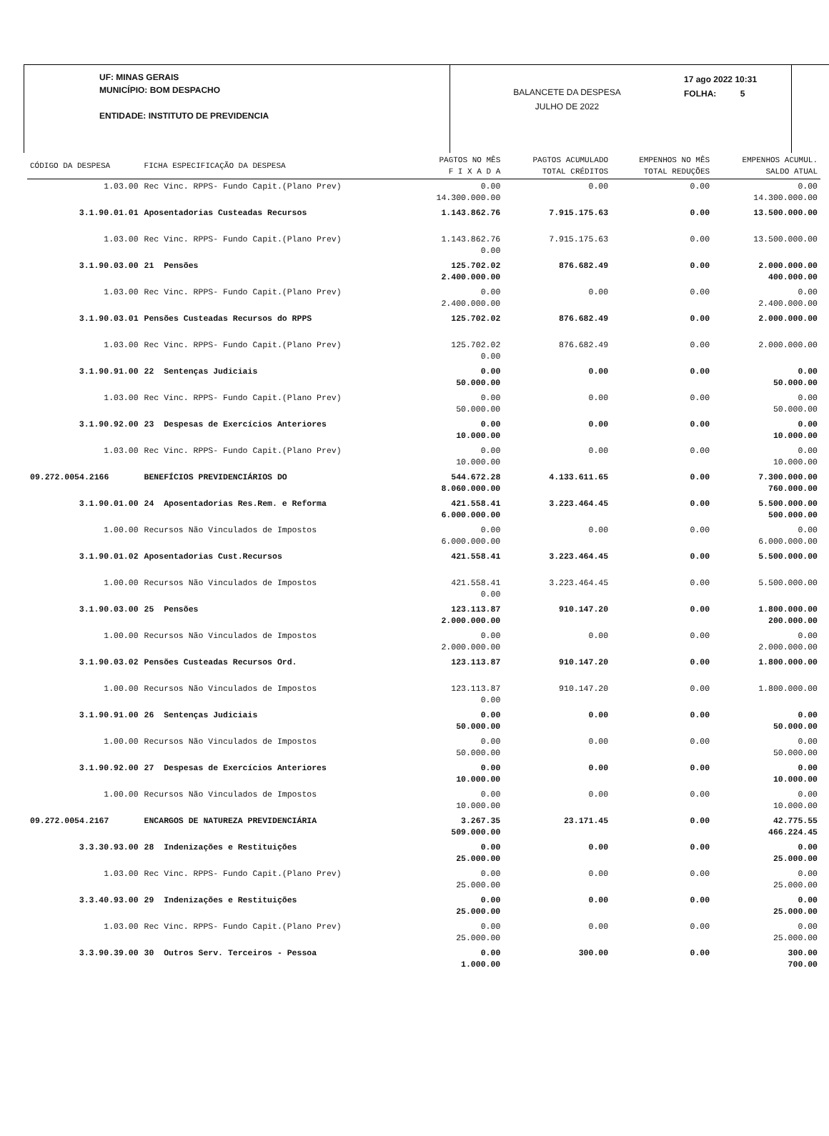UF: MINAS GERAIS
MUNICÍPIO: BOM DESPACHO
ENTIDADE: INSTITUTO DE PREVIDENCIA
BALANCETE DA DESPESA
JULHO DE 2022
17 ago 2022 10:31
FOLHA: 5
| CÓDIGO DA DESPESA | FICHA ESPECIFICAÇÃO DA DESPESA | PAGTOS NO MÊS F I X A D A | PAGTOS ACUMULADO TOTAL CRÉDITOS | EMPENHOS NO MÊS TOTAL REDUÇÕES | EMPENHOS ACUMUL. SALDO ATUAL |
| --- | --- | --- | --- | --- | --- |
| 1.03.00 | Rec Vinc. RPPS- Fundo Capit.(Plano Prev) | 0.00 14.300.000.00 | 0.00 | 0.00 | 0.00 14.300.000.00 |
| 3.1.90.01.01 | Aposentadorias Custeadas Recursos | 1.143.862.76 | 7.915.175.63 | 0.00 | 13.500.000.00 |
| 1.03.00 | Rec Vinc. RPPS- Fundo Capit.(Plano Prev) | 1.143.862.76 0.00 | 7.915.175.63 | 0.00 | 13.500.000.00 |
| 3.1.90.03.00 | 21 Pensões | 125.702.02 2.400.000.00 | 876.682.49 | 0.00 | 2.000.000.00 400.000.00 |
| 1.03.00 | Rec Vinc. RPPS- Fundo Capit.(Plano Prev) | 0.00 2.400.000.00 | 0.00 | 0.00 | 0.00 2.400.000.00 |
| 3.1.90.03.01 | Pensões Custeadas Recursos do RPPS | 125.702.02 | 876.682.49 | 0.00 | 2.000.000.00 |
| 1.03.00 | Rec Vinc. RPPS- Fundo Capit.(Plano Prev) | 125.702.02 0.00 | 876.682.49 | 0.00 | 2.000.000.00 |
| 3.1.90.91.00 | 22 Sentenças Judiciais | 0.00 50.000.00 | 0.00 | 0.00 | 0.00 50.000.00 |
| 1.03.00 | Rec Vinc. RPPS- Fundo Capit.(Plano Prev) | 0.00 50.000.00 | 0.00 | 0.00 | 0.00 50.000.00 |
| 3.1.90.92.00 | 23 Despesas de Exercícios Anteriores | 0.00 10.000.00 | 0.00 | 0.00 | 0.00 10.000.00 |
| 1.03.00 | Rec Vinc. RPPS- Fundo Capit.(Plano Prev) | 0.00 10.000.00 | 0.00 | 0.00 | 0.00 10.000.00 |
| 09.272.0054.2166 | BENEFÍCIOS PREVIDENCIÁRIOS DO | 544.672.28 8.060.000.00 | 4.133.611.65 | 0.00 | 7.300.000.00 760.000.00 |
| 3.1.90.01.00 | 24 Aposentadorias Res.Rem. e Reforma | 421.558.41 6.000.000.00 | 3.223.464.45 | 0.00 | 5.500.000.00 500.000.00 |
| 1.00.00 | Recursos Não Vinculados de Impostos | 0.00 6.000.000.00 | 0.00 | 0.00 | 0.00 6.000.000.00 |
| 3.1.90.01.02 | Aposentadorias Cust.Recursos | 421.558.41 | 3.223.464.45 | 0.00 | 5.500.000.00 |
| 1.00.00 | Recursos Não Vinculados de Impostos | 421.558.41 0.00 | 3.223.464.45 | 0.00 | 5.500.000.00 |
| 3.1.90.03.00 | 25 Pensões | 123.113.87 2.000.000.00 | 910.147.20 | 0.00 | 1.800.000.00 200.000.00 |
| 1.00.00 | Recursos Não Vinculados de Impostos | 0.00 2.000.000.00 | 0.00 | 0.00 | 0.00 2.000.000.00 |
| 3.1.90.03.02 | Pensões Custeadas Recursos Ord. | 123.113.87 | 910.147.20 | 0.00 | 1.800.000.00 |
| 1.00.00 | Recursos Não Vinculados de Impostos | 123.113.87 0.00 | 910.147.20 | 0.00 | 1.800.000.00 |
| 3.1.90.91.00 | 26 Sentenças Judiciais | 0.00 50.000.00 | 0.00 | 0.00 | 0.00 50.000.00 |
| 1.00.00 | Recursos Não Vinculados de Impostos | 0.00 50.000.00 | 0.00 | 0.00 | 0.00 50.000.00 |
| 3.1.90.92.00 | 27 Despesas de Exercícios Anteriores | 0.00 10.000.00 | 0.00 | 0.00 | 0.00 10.000.00 |
| 1.00.00 | Recursos Não Vinculados de Impostos | 0.00 10.000.00 | 0.00 | 0.00 | 0.00 10.000.00 |
| 09.272.0054.2167 | ENCARGOS DE NATUREZA PREVIDENCIÁRIA | 3.267.35 509.000.00 | 23.171.45 | 0.00 | 42.775.55 466.224.45 |
| 3.3.30.93.00 | 28 Indenizações e Restituições | 0.00 25.000.00 | 0.00 | 0.00 | 0.00 25.000.00 |
| 1.03.00 | Rec Vinc. RPPS- Fundo Capit.(Plano Prev) | 0.00 25.000.00 | 0.00 | 0.00 | 0.00 25.000.00 |
| 3.3.40.93.00 | 29 Indenizações e Restituições | 0.00 25.000.00 | 0.00 | 0.00 | 0.00 25.000.00 |
| 1.03.00 | Rec Vinc. RPPS- Fundo Capit.(Plano Prev) | 0.00 25.000.00 | 0.00 | 0.00 | 0.00 25.000.00 |
| 3.3.90.39.00 | 30 Outros Serv. Terceiros - Pessoa | 0.00 1.000.00 | 300.00 | 0.00 | 300.00 700.00 |